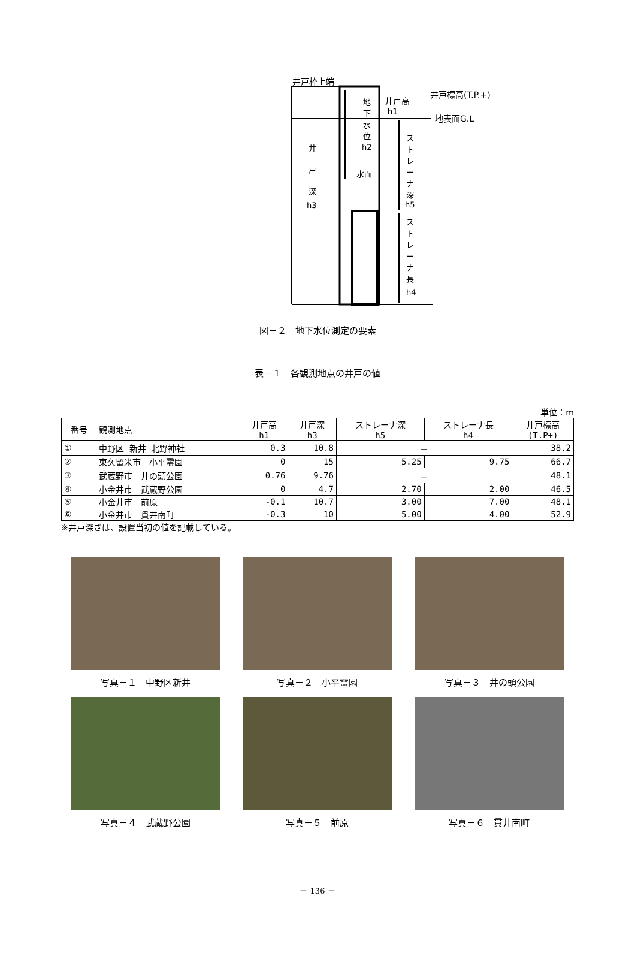井戸枠上端
地下水位
h2
井戸高
h1
井戸標高(T.P.+)
地表面G.L
井 戸 深
h3
水面
ストレーナ深
h5
ストレーナ長
h4
図－２　地下水位測定の要素
表－１　各観測地点の井戸の値
単位：m
| 番号 | 観測地点 | 井戸高 h1 | 井戸深 h3 | ストレーナ深 h5 | ストレーナ長 h4 | 井戸標高 (T.P+) |
| --- | --- | --- | --- | --- | --- | --- |
| ① | 中野区 新井 北野神社 | 0.3 | 10.8 | － | | 38.2 |
| ② | 東久留米市 小平霊園 | 0 | 15 | 5.25 | 9.75 | 66.7 |
| ③ | 武蔵野市 井の頭公園 | 0.76 | 9.76 | － | | 48.1 |
| ④ | 小金井市 武蔵野公園 | 0 | 4.7 | 2.70 | 2.00 | 46.5 |
| ⑤ | 小金井市 前原 | -0.1 | 10.7 | 3.00 | 7.00 | 48.1 |
| ⑥ | 小金井市 貫井南町 | -0.3 | 10 | 5.00 | 4.00 | 52.9 |
※井戸深さは、設置当初の値を記載している。
写真－１　中野区新井 写真－２　小平霊園 写真－３　井の頭公園
写真－４　武蔵野公園 写真－５　前原 写真－６　貫井南町
－ 136 －